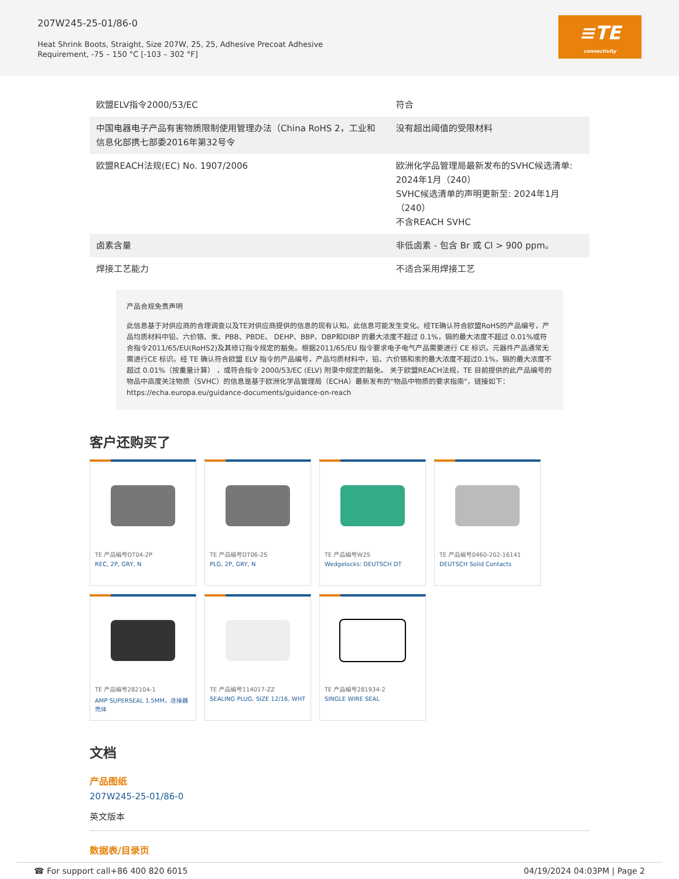207W245-25-01/86-0
Heat Shrink Boots, Straight, Size 207W, 25, 25, Adhesive Precoat Adhesive
Requirement, -75 – 150 °C [-103 – 302 °F]
≡TE
connectivity
| 欧盟ELV指令2000/53/EC | 符合 |
| 中国电器电子产品有害物质限制使用管理办法（China RoHS 2，工业和信息化部携七部委2016年第32号令 | 没有超出阈值的受限材料 |
| 欧盟REACH法规(EC) No. 1907/2006 | 欧洲化学品管理局最新发布的SVHC候选清单: 2024年1月（240） SVHC候选清单的声明更新至: 2024年1月（240） 不含REACH SVHC |
| 卤素含量 | 非低卤素 - 包含 Br 或 Cl > 900 ppm。 |
| 焊接工艺能力 | 不适合采用焊接工艺 |
产品合规免责声明
此信息基于对供应商的合理调查以及TE对供应商提供的信息的现有认知。此信息可能发生变化。经TE确认符合欧盟RoHS的产品编号，产品均质材料中铅、六价铬、汞、PBB、PBDE、 DEHP、BBP、DBP和DIBP 的最大浓度不超过 0.1%，镉的最大浓度不超过 0.01%或符合指令2011/65/EU(RoHS2)及其修订指令规定的豁免。根据2011/65/EU 指令要求电子电气产品需要进行 CE 标识。元器件产品通常无需进行CE 标识。经 TE 确认符合欧盟 ELV 指令的产品编号，产品均质材料中，铅、六价铬和汞的最大浓度不超过0.1%，镉的最大浓度不超过 0.01%（按重量计算） ，或符合指令 2000/53/EC (ELV) 附录中规定的豁免。 关于欧盟REACH法规，TE 目前提供的此产品编号的物品中高度关注物质（SVHC）的信息是基于欧洲化学品管理局（ECHA）最新发布的"物品中物质的要求指南"，链接如下：https://echa.europa.eu/guidance-documents/guidance-on-reach
客户还购买了
TE 产品编号DT04-2P
REC, 2P, GRY, N
TE 产品编号DT06-2S
PLG, 2P, GRY, N
TE 产品编号W2S
Wedgelocks: DEUTSCH DT
TE 产品编号0460-202-16141
DEUTSCH Solid Contacts
TE 产品编号282104-1
AMP SUPERSEAL 1.5MM，连接器壳体
TE 产品编号114017-ZZ
SEALING PLUG, SIZE 12/16, WHT
TE 产品编号281934-2
SINGLE WIRE SEAL
文档
产品图纸
207W245-25-01/86-0
英文版本
数据表/目录页
☎ For support call+86 400 820 6015 04/19/2024 04:03PM | Page 2